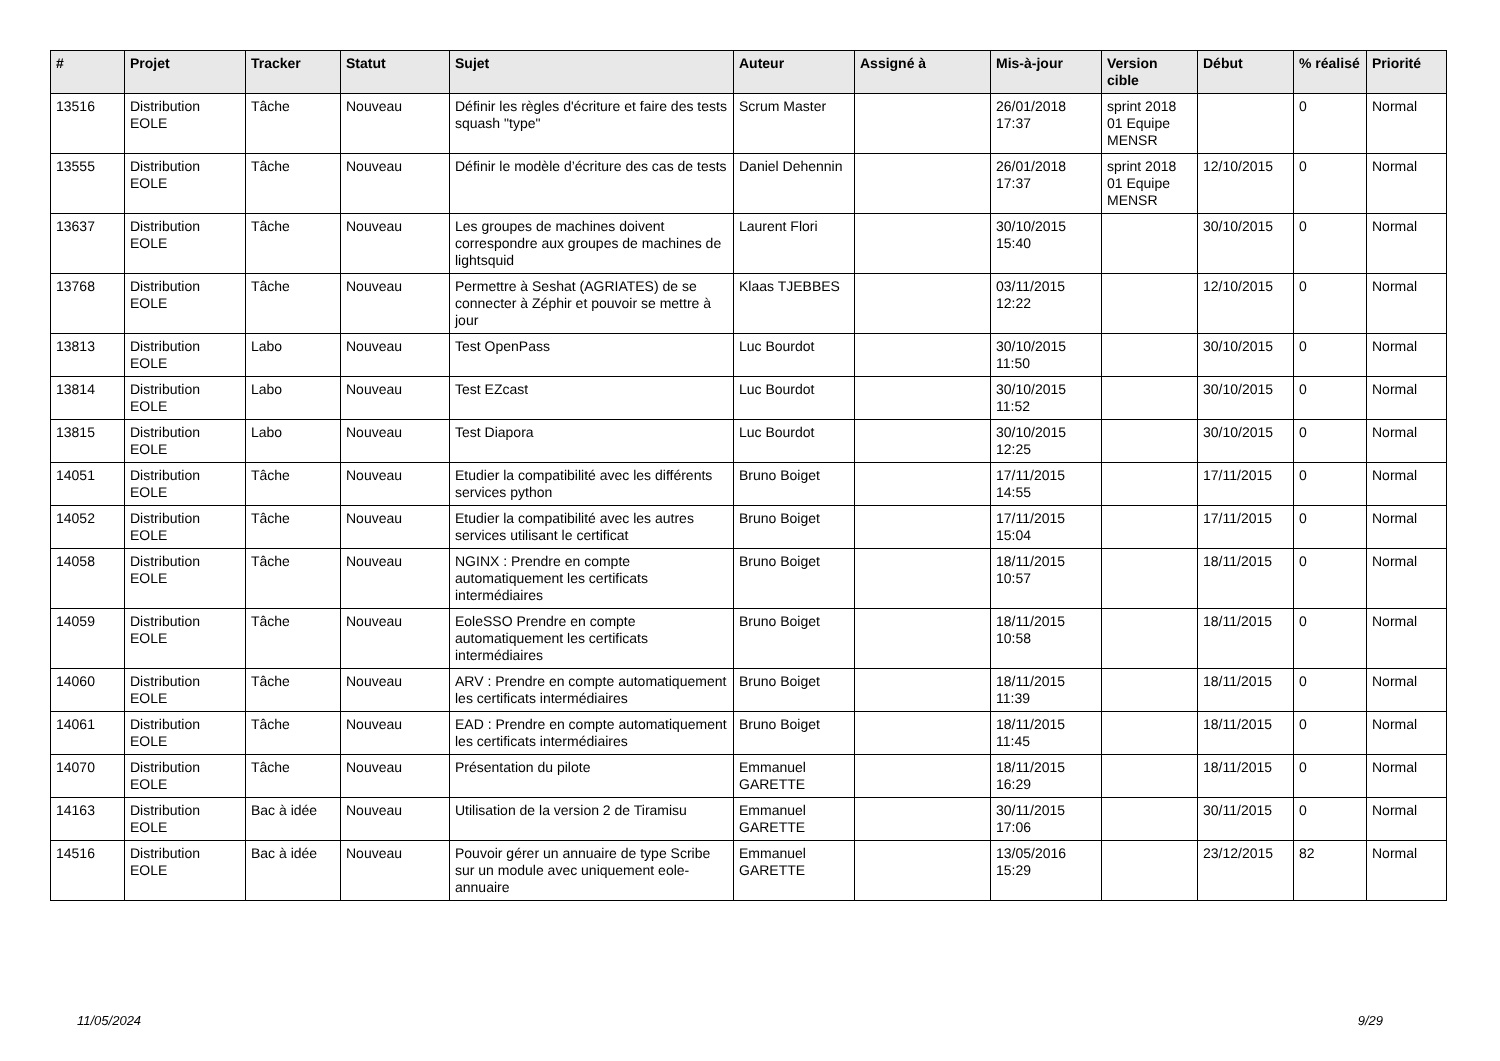| # | Projet | Tracker | Statut | Sujet | Auteur | Assigné à | Mis-à-jour | Version cible | Début | % réalisé | Priorité |
| --- | --- | --- | --- | --- | --- | --- | --- | --- | --- | --- | --- |
| 13516 | Distribution EOLE | Tâche | Nouveau | Définir les règles d'écriture et faire des tests squash "type" | Scrum Master | | 26/01/2018 17:37 | sprint 2018 01 Equipe MENSR | | 0 | Normal |
| 13555 | Distribution EOLE | Tâche | Nouveau | Définir le modèle d’écriture des cas de tests | Daniel Dehennin | | 26/01/2018 17:37 | sprint 2018 01 Equipe MENSR | 12/10/2015 | 0 | Normal |
| 13637 | Distribution EOLE | Tâche | Nouveau | Les groupes de machines doivent correspondre aux groupes de machines de lightsquid | Laurent Flori | | 30/10/2015 15:40 | | 30/10/2015 | 0 | Normal |
| 13768 | Distribution EOLE | Tâche | Nouveau | Permettre à Seshat (AGRIATES) de se connecter à Zéphir et pouvoir se mettre à jour | Klaas TJEBBES | | 03/11/2015 12:22 | | 12/10/2015 | 0 | Normal |
| 13813 | Distribution EOLE | Labo | Nouveau | Test OpenPass | Luc Bourdot | | 30/10/2015 11:50 | | 30/10/2015 | 0 | Normal |
| 13814 | Distribution EOLE | Labo | Nouveau | Test EZcast | Luc Bourdot | | 30/10/2015 11:52 | | 30/10/2015 | 0 | Normal |
| 13815 | Distribution EOLE | Labo | Nouveau | Test Diapora | Luc Bourdot | | 30/10/2015 12:25 | | 30/10/2015 | 0 | Normal |
| 14051 | Distribution EOLE | Tâche | Nouveau | Etudier la compatibilité avec les différents services python | Bruno Boiget | | 17/11/2015 14:55 | | 17/11/2015 | 0 | Normal |
| 14052 | Distribution EOLE | Tâche | Nouveau | Etudier la compatibilité avec les autres services utilisant le certificat | Bruno Boiget | | 17/11/2015 15:04 | | 17/11/2015 | 0 | Normal |
| 14058 | Distribution EOLE | Tâche | Nouveau | NGINX : Prendre en compte automatiquement les certificats intermédiaires | Bruno Boiget | | 18/11/2015 10:57 | | 18/11/2015 | 0 | Normal |
| 14059 | Distribution EOLE | Tâche | Nouveau | EoleSSO Prendre en compte automatiquement les certificats intermédiaires | Bruno Boiget | | 18/11/2015 10:58 | | 18/11/2015 | 0 | Normal |
| 14060 | Distribution EOLE | Tâche | Nouveau | ARV : Prendre en compte automatiquement les certificats intermédiaires | Bruno Boiget | | 18/11/2015 11:39 | | 18/11/2015 | 0 | Normal |
| 14061 | Distribution EOLE | Tâche | Nouveau | EAD : Prendre en compte automatiquement les certificats intermédiaires | Bruno Boiget | | 18/11/2015 11:45 | | 18/11/2015 | 0 | Normal |
| 14070 | Distribution EOLE | Tâche | Nouveau | Présentation du pilote | Emmanuel GARETTE | | 18/11/2015 16:29 | | 18/11/2015 | 0 | Normal |
| 14163 | Distribution EOLE | Bac à idée | Nouveau | Utilisation de la version 2 de Tiramisu | Emmanuel GARETTE | | 30/11/2015 17:06 | | 30/11/2015 | 0 | Normal |
| 14516 | Distribution EOLE | Bac à idée | Nouveau | Pouvoir gérer un annuaire de type Scribe sur un module avec uniquement eole-annuaire | Emmanuel GARETTE | | 13/05/2016 15:29 | | 23/12/2015 | 82 | Normal |
11/05/2024 9/29